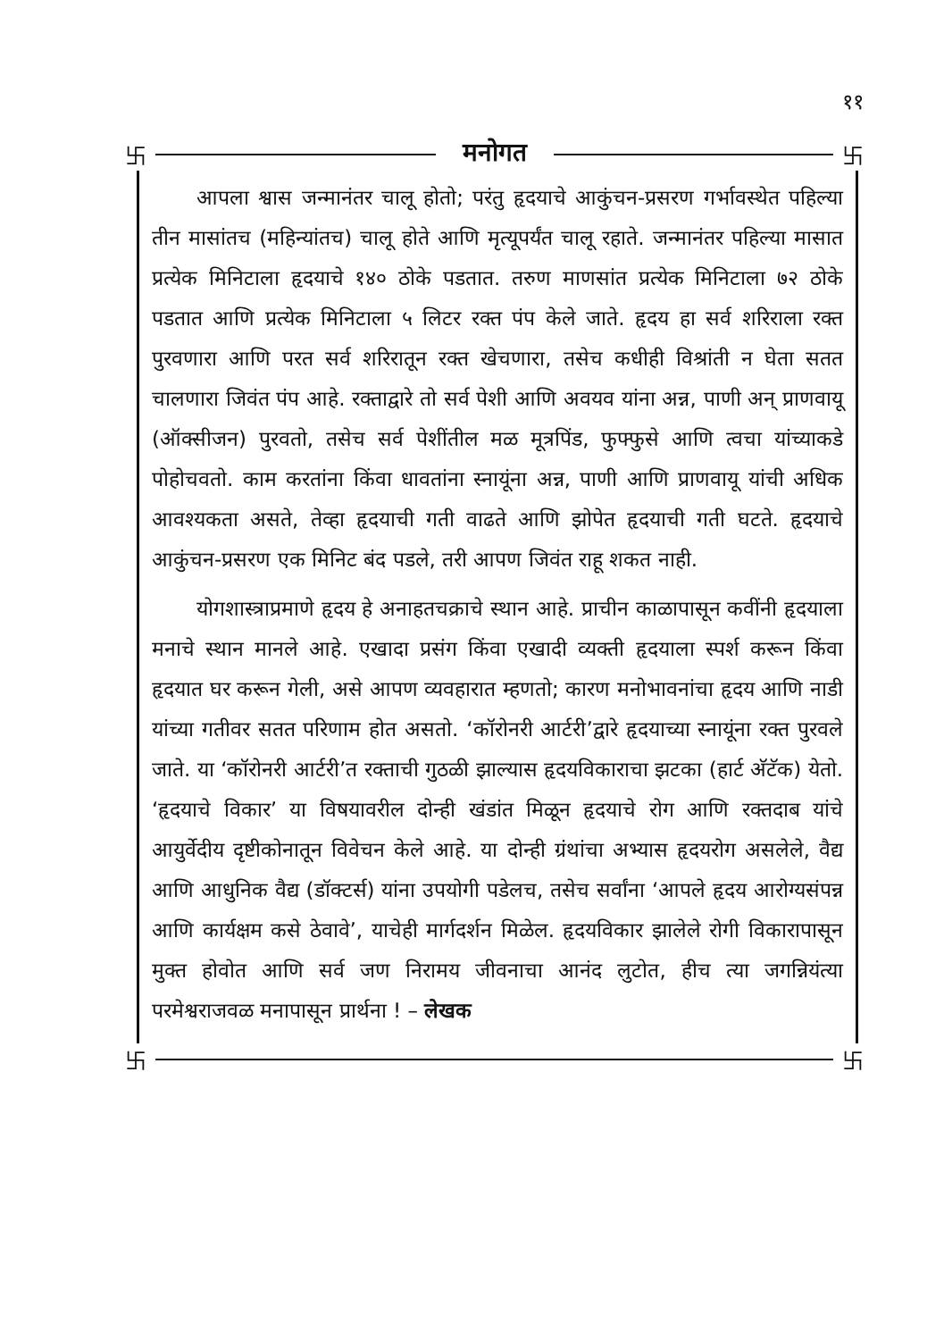११
卐 मनोगत 卐
आपला श्वास जन्मानंतर चालू होतो; परंतु हृदयाचे आकुंचन-प्रसरण गर्भावस्थेत पहिल्या तीन मासांतच (महिन्यांतच) चालू होते आणि मृत्यूपर्यंत चालू रहाते. जन्मानंतर पहिल्या मासात प्रत्येक मिनिटाला हृदयाचे १४० ठोके पडतात. तरुण माणसांत प्रत्येक मिनिटाला ७२ ठोके पडतात आणि प्रत्येक मिनिटाला ५ लिटर रक्त पंप केले जाते. हृदय हा सर्व शरिराला रक्त पुरवणारा आणि परत सर्व शरिरातून रक्त खेचणारा, तसेच कधीही विश्रांती न घेता सतत चालणारा जिवंत पंप आहे. रक्ताद्वारे तो सर्व पेशी आणि अवयव यांना अन्न, पाणी अन् प्राणवायू (ऑक्सीजन) पुरवतो, तसेच सर्व पेशींतील मळ मूत्रपिंड, फुफ्फुसे आणि त्वचा यांच्याकडे पोहोचवतो. काम करतांना किंवा धावतांना स्नायूंना अन्न, पाणी आणि प्राणवायू यांची अधिक आवश्यकता असते, तेव्हा हृदयाची गती वाढते आणि झोपेत हृदयाची गती घटते. हृदयाचे आकुंचन-प्रसरण एक मिनिट बंद पडले, तरी आपण जिवंत राहू शकत नाही.
योगशास्त्राप्रमाणे हृदय हे अनाहतचक्राचे स्थान आहे. प्राचीन काळापासून कवींनी हृदयाला मनाचे स्थान मानले आहे. एखादा प्रसंग किंवा एखादी व्यक्ती हृदयाला स्पर्श करून किंवा हृदयात घर करून गेली, असे आपण व्यवहारात म्हणतो; कारण मनोभावनांचा हृदय आणि नाडी यांच्या गतीवर सतत परिणाम होत असतो. ‘कॉरोनरी आर्टरी’द्वारे हृदयाच्या स्नायूंना रक्त पुरवले जाते. या ‘कॉरोनरी आर्टरी’त रक्ताची गुठळी झाल्यास हृदयविकाराचा झटका (हार्ट अ‍ॅटॅक) येतो. ‘हृदयाचे विकार’ या विषयावरील दोन्ही खंडांत मिळून हृदयाचे रोग आणि रक्तदाब यांचे आयुर्वेदीय दृष्टीकोनातून विवेचन केले आहे. या दोन्ही ग्रंथांचा अभ्यास हृदयरोग असलेले, वैद्य आणि आधुनिक वैद्य (डॉक्टर्स) यांना उपयोगी पडेलच, तसेच सर्वांना ‘आपले हृदय आरोग्यसंपन्न आणि कार्यक्षम कसे ठेवावे’, याचेही मार्गदर्शन मिळेल. हृदयविकार झालेले रोगी विकारापासून मुक्त होवोत आणि सर्व जण निरामय जीवनाचा आनंद लुटोत, हीच त्या जगन्नियंत्या परमेश्वराजवळ मनापासून प्रार्थना ! – लेखक
卐 卐